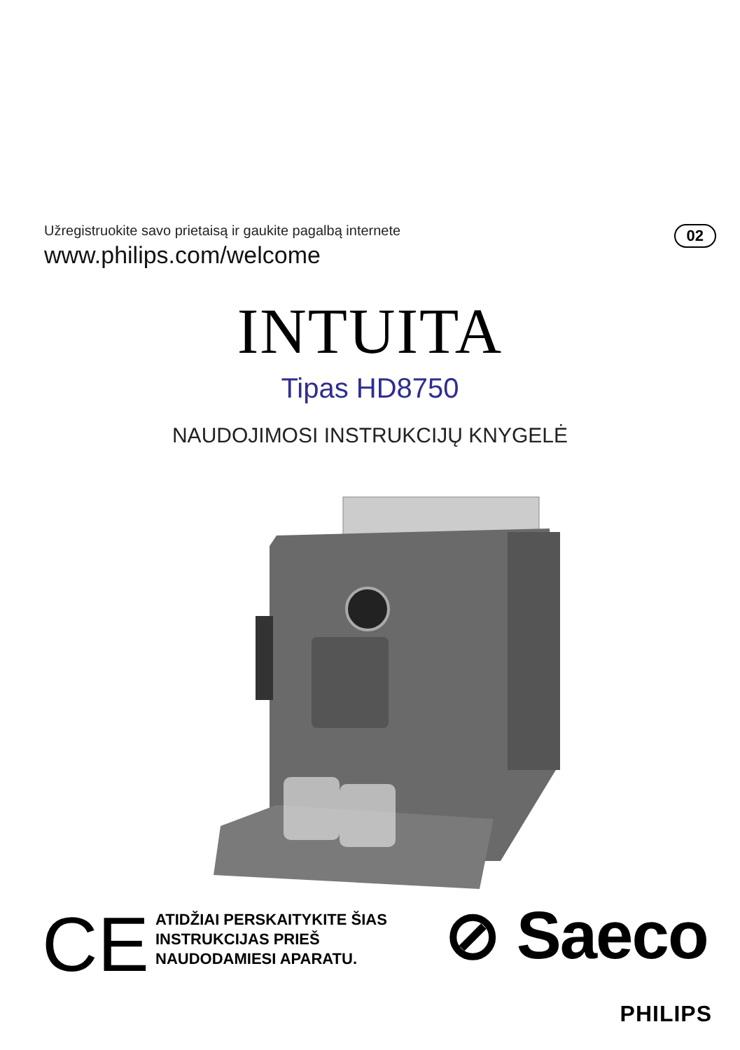Užregistruokite savo prietaisą ir gaukite pagalbą internete
www.philips.com/welcome
02
INTUITA
Tipas HD8750
NAUDOJIMOSI INSTRUKCIJŲ KNYGELĖ
CE
ATIDŽIAI PERSKAITYKITE ŠIAS
INSTRUKCIJAS PRIEŠ
NAUDODAMIESI APARATU.
⊘ Saeco
PHILIPS